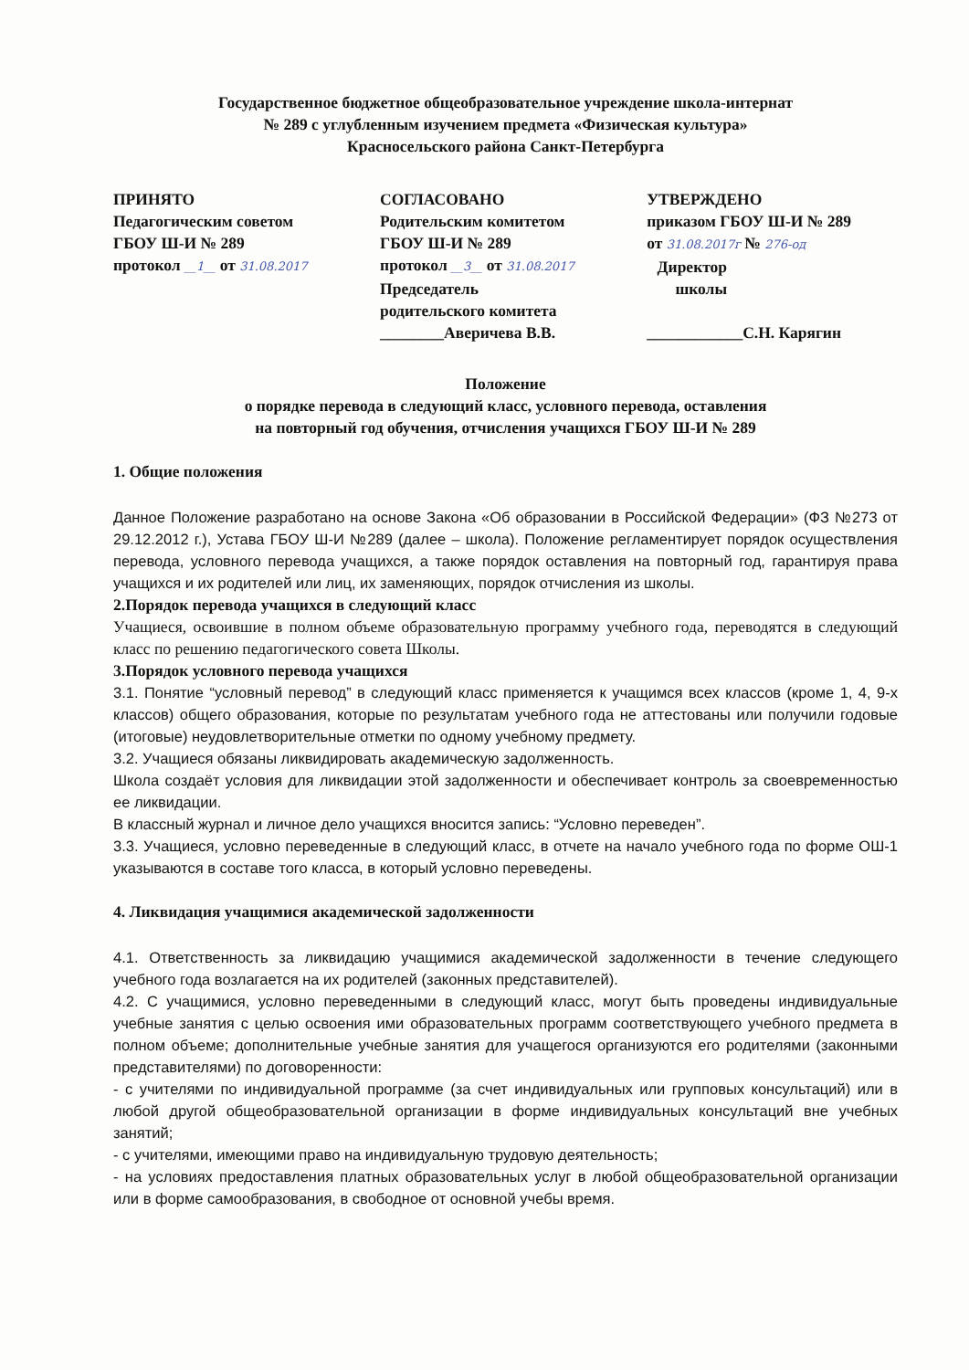Государственное бюджетное общеобразовательное учреждение школа-интернат
№ 289 с углубленным изучением предмета «Физическая культура»
Красносельского района Санкт-Петербурга
ПРИНЯТО
Педагогическим советом
ГБОУ Ш-И № 289
протокол __1__ от 31.08.2017
СОГЛАСОВАНО
Родительским комитетом
ГБОУ Ш-И № 289
протокол __3__ от 31.08.2017
Председатель
родительского комитета
________Аверичева В.В.
УТВЕРЖДЕНО
приказом ГБОУ Ш-И № 289
от 31.08.2017г № 276-од
Директор школы
____________С.Н. Карягин
Положение
о порядке перевода в следующий класс, условного перевода, оставления
на повторный год обучения, отчисления учащихся ГБОУ Ш-И № 289
1. Общие положения
Данное Положение разработано на основе Закона «Об образовании в Российской Федерации» (ФЗ №273 от 29.12.2012 г.), Устава ГБОУ Ш-И №289 (далее – школа). Положение регламентирует порядок осуществления перевода, условного перевода учащихся, а также порядок оставления на повторный год, гарантируя права учащихся и их родителей или лиц, их заменяющих, порядок отчисления из школы.
2.Порядок перевода учащихся в следующий класс
Учащиеся, освоившие в полном объеме образовательную программу учебного года, переводятся в следующий класс по решению педагогического совета Школы.
3.Порядок условного перевода учащихся
3.1. Понятие “условный перевод” в следующий класс применяется к учащимся всех классов (кроме 1, 4, 9-х классов) общего образования, которые по результатам учебного года не аттестованы или получили годовые (итоговые) неудовлетворительные отметки по одному учебному предмету.
3.2. Учащиеся обязаны ликвидировать академическую задолженность.
Школа создаёт условия для ликвидации этой задолженности и обеспечивает контроль за своевременностью ее ликвидации.
В классный журнал и личное дело учащихся вносится запись: “Условно переведен”.
3.3. Учащиеся, условно переведенные в следующий класс, в отчете на начало учебного года по форме ОШ-1 указываются в составе того класса, в который условно переведены.
4. Ликвидация учащимися академической задолженности
4.1. Ответственность за ликвидацию учащимися академической задолженности в течение следующего учебного года возлагается на их родителей (законных представителей).
4.2. С учащимися, условно переведенными в следующий класс, могут быть проведены индивидуальные учебные занятия с целью освоения ими образовательных программ соответствующего учебного предмета в полном объеме; дополнительные учебные занятия для учащегося организуются его родителями (законными представителями) по договоренности:
- с учителями по индивидуальной программе (за счет индивидуальных или групповых консультаций) или в любой другой общеобразовательной организации в форме индивидуальных консультаций вне учебных занятий;
- с учителями, имеющими право на индивидуальную трудовую деятельность;
- на условиях предоставления платных образовательных услуг в любой общеобразовательной организации или в форме самообразования, в свободное от основной учебы время.